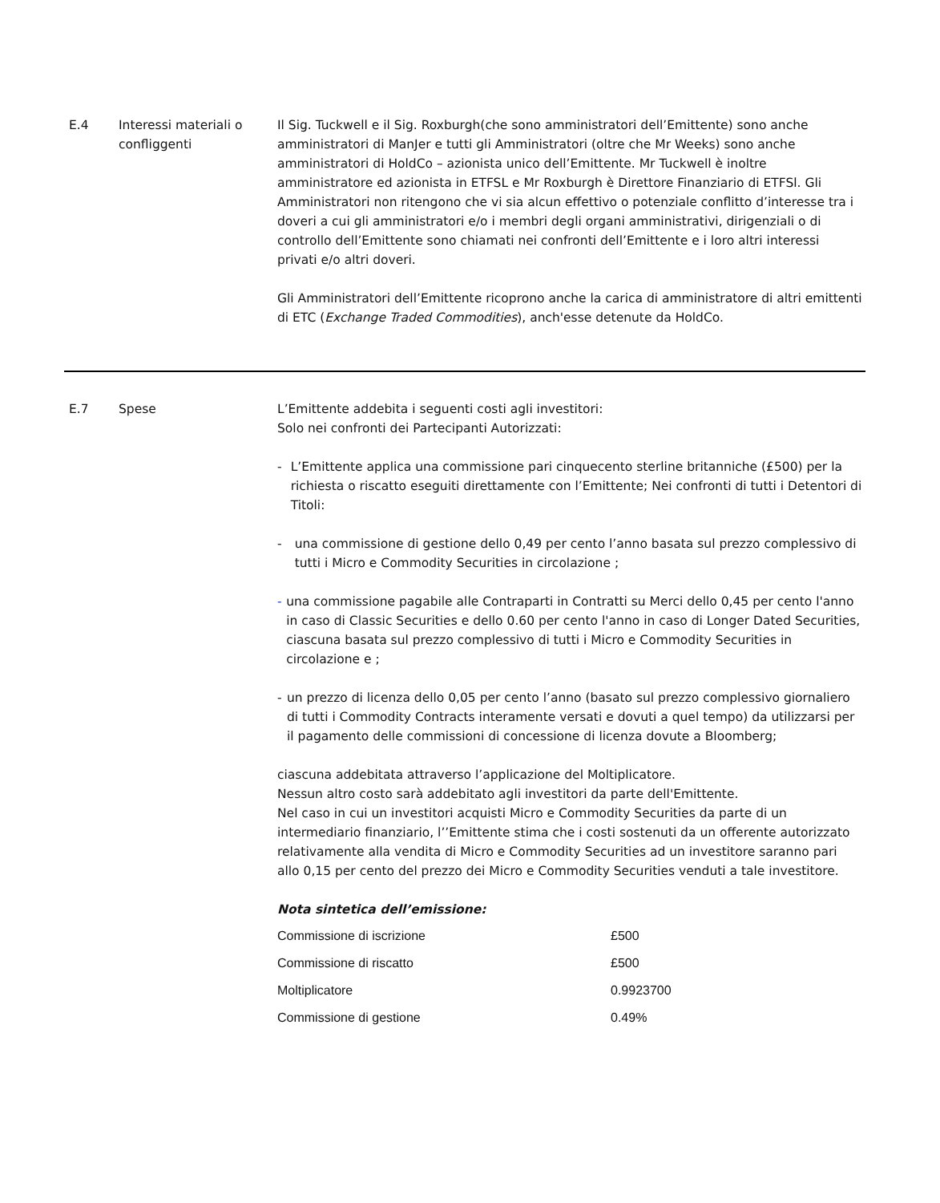E.4 Interessi materiali o confliggenti
Il Sig. Tuckwell e il Sig. Roxburgh(che sono amministratori dell’Emittente) sono anche amministratori di ManJer e tutti gli Amministratori (oltre che Mr Weeks) sono anche amministratori di HoldCo – azionista unico dell’Emittente. Mr Tuckwell è inoltre amministratore ed azionista in ETFSL e Mr Roxburgh è Direttore Finanziario di ETFSl. Gli Amministratori non ritengono che vi sia alcun effettivo o potenziale conflitto d’interesse tra i doveri a cui gli amministratori e/o i membri degli organi amministrativi, dirigenziali o di controllo dell’Emittente sono chiamati nei confronti dell’Emittente e i loro altri interessi privati e/o altri doveri.
Gli Amministratori dell’Emittente ricoprono anche la carica di amministratore di altri emittenti di ETC (Exchange Traded Commodities), anch'esse detenute da HoldCo.
E.7 Spese L’Emittente addebita i seguenti costi agli investitori:
Solo nei confronti dei Partecipanti Autorizzati:
- L’Emittente applica una commissione pari cinquecento sterline britanniche (£500) per la richiesta o riscatto eseguiti direttamente con l’Emittente; Nei confronti di tutti i Detentori di Titoli:
- una commissione di gestione dello 0,49 per cento l’anno basata sul prezzo complessivo di tutti i Micro e Commodity Securities in circolazione ;
- una commissione pagabile alle Contraparti in Contratti su Merci dello 0,45 per cento l'anno in caso di Classic Securities e dello 0.60 per cento l'anno in caso di Longer Dated Securities, ciascuna basata sul prezzo complessivo di tutti i Micro e Commodity Securities in circolazione e ;
- un prezzo di licenza dello 0,05 per cento l’anno (basato sul prezzo complessivo giornaliero di tutti i Commodity Contracts interamente versati e dovuti a quel tempo) da utilizzarsi per il pagamento delle commissioni di concessione di licenza dovute a Bloomberg;
ciascuna addebitata attraverso l’applicazione del Moltiplicatore.
Nessun altro costo sarà addebitato agli investitori da parte dell'Emittente.
Nel caso in cui un investitori acquisti Micro e Commodity Securities da parte di un intermediario finanziario, l’’Emittente stima che i costi sostenuti da un offerente autorizzato relativamente alla vendita di Micro e Commodity Securities ad un investitore saranno pari allo 0,15 per cento del prezzo dei Micro e Commodity Securities venduti a tale investitore.
Nota sintetica dell’emissione:
| Commissione di iscrizione | £500 |
| Commissione di riscatto | £500 |
| Moltiplicatore | 0.9923700 |
| Commissione di gestione | 0.49% |